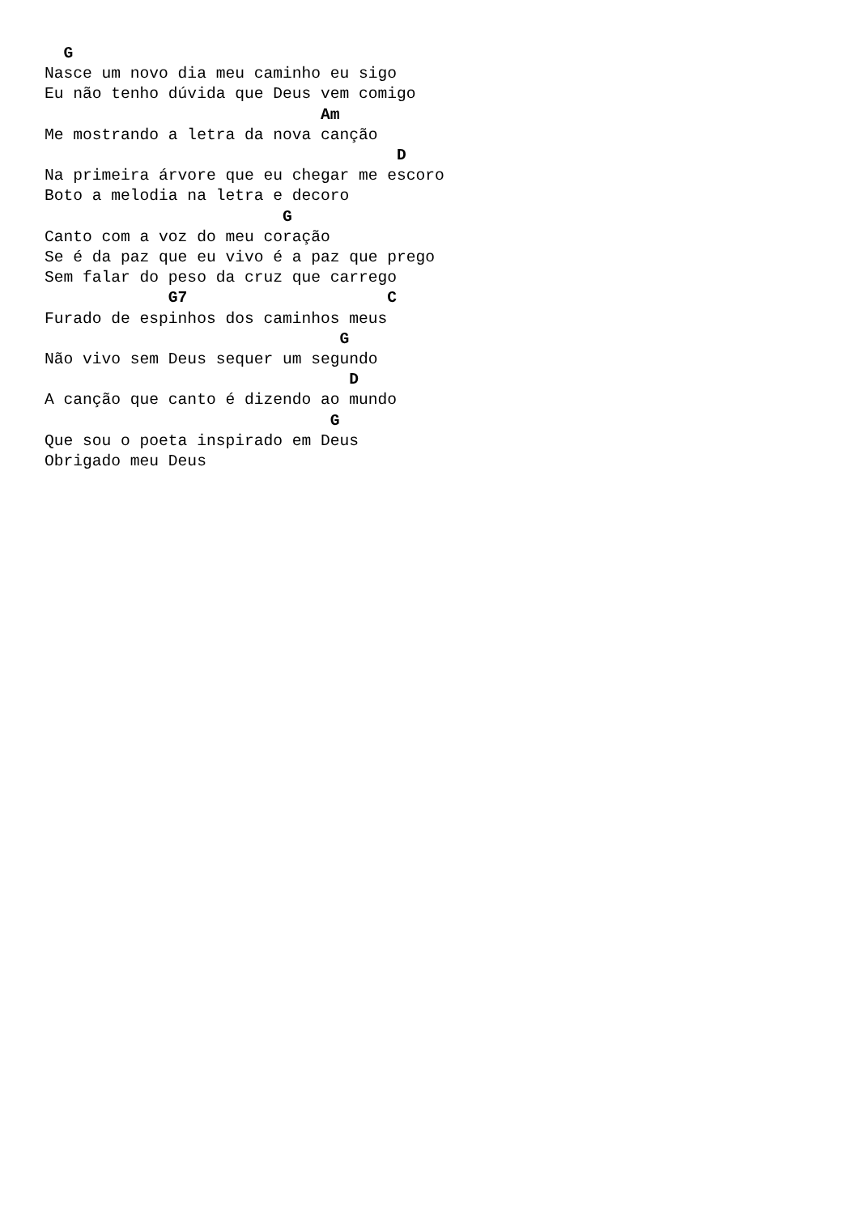G
Nasce um novo dia meu caminho eu sigo
Eu não tenho dúvida que Deus vem comigo
                             Am
Me mostrando a letra da nova canção
                                     D
Na primeira árvore que eu chegar me escoro
Boto a melodia na letra e decoro
                         G
Canto com a voz do meu coração
Se é da paz que eu vivo é a paz que prego
Sem falar do peso da cruz que carrego
             G7                     C
Furado de espinhos dos caminhos meus
                               G
Não vivo sem Deus sequer um segundo
                                D
A canção que canto é dizendo ao mundo
                              G
Que sou o poeta inspirado em Deus
Obrigado meu Deus